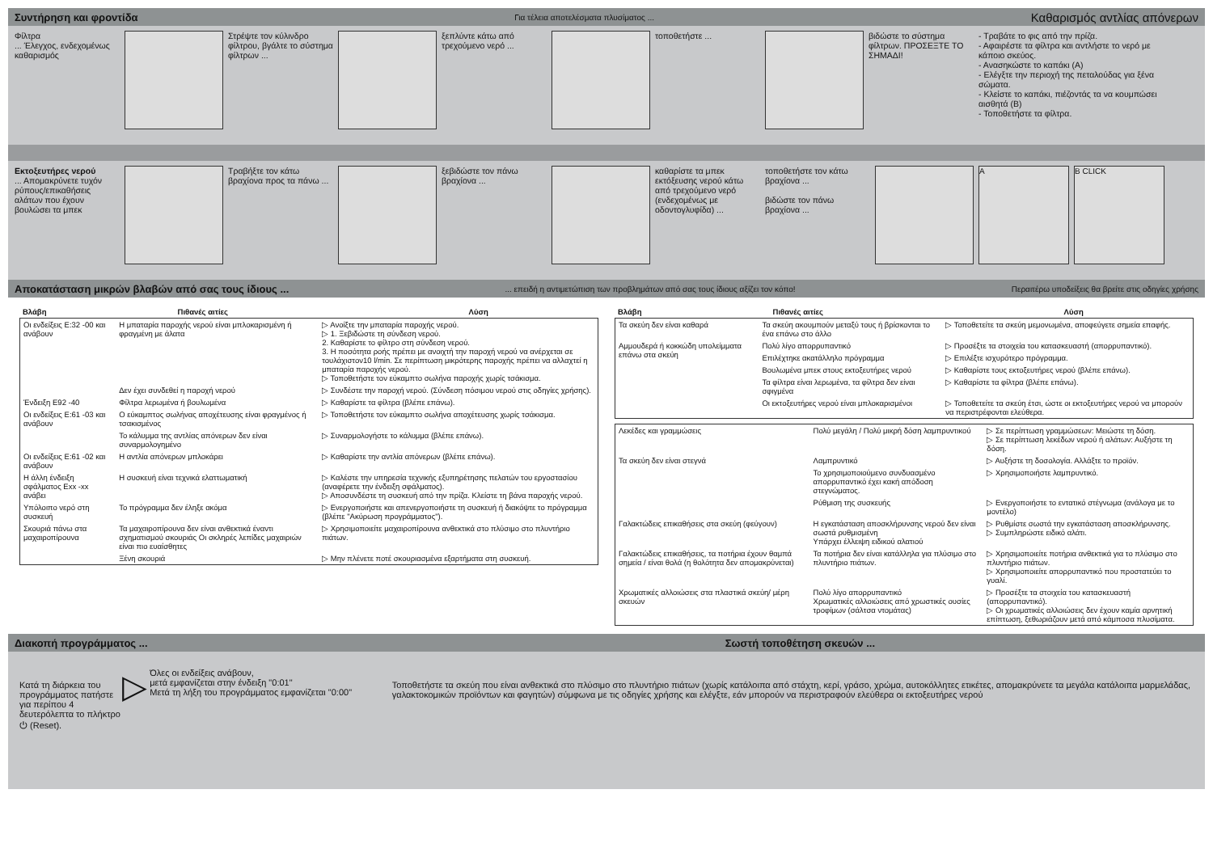Συντήρηση και φροντίδα Για τέλεια αποτελέσματα πλυσίματος ... Καθαρισμός αντλίας απόνερων
Φίλτρα
... Έλεγχος, ενδεχομένως καθαρισμός
Στρέψτε τον κύλινδρο φίλτρου, βγάλτε το σύστημα φίλτρων ...
ξεπλύντε κάτω από τρεχούμενο νερό ...
τοποθετήστε ... βιδώστε το σύστημα φίλτρων. ΠΡΟΣΕΞΤΕ ΤΟ ΣΗΜΑΔΙ!
- Τραβάτε το φις από την πρίζα.
- Αφαιρέστε τα φίλτρα και αντλήστε το νερό με κάποιο σκεύος.
- Ανασηκώστε το καπάκι (A)
- Ελέγξτε την περιοχή της πεταλούδας για ξένα σώματα.
- Κλείστε το καπάκι, πιέζοντάς τα να κουμπώσει αισθητά (B)
- Τοποθετήστε τα φίλτρα.
Εκτοξευτήρες νερού
... Απομακρύνετε τυχόν ρύπους/επικαθήσεις αλάτων που έχουν βουλώσει τα μπεκ
Τραβήξτε τον κάτω βραχίονα προς τα πάνω ...
ξεβιδώστε τον πάνω βραχίονα ...
καθαρίστε τα μπεκ εκτόξευσης νερού κάτω από τρεχούμενο νερό (ενδεχομένως με οδοντογλυφίδα) ...
τοποθετήστε τον κάτω βραχίονα ...
βιδώστε τον πάνω βραχίονα ...
A B CLICK
Αποκατάσταση μικρών βλαβών από σας τους ίδιους ...... επειδή η αντιμετώπιση των προβλημάτων από σας τους ίδιους αξίζει τον κόπο! Περαιτέρω υποδείξεις θα βρείτε στις οδηγίες χρήσης
| Βλάβη | Πιθανές αιτίες | Λύση |
| --- | --- | --- |
| Οι ενδείξεις E:32 -00 και ανάβουν | Η μπαταρία παροχής νερού είναι μπλοκαρισμένη ή φραγμένη με άλατα | ▷ Ανοίξτε την μπαταρία παροχής νερού. ▷ 1. Ξεβιδώστε τη σύνδεση νερού. 2. Καθαρίστε το φίλτρο στη σύνδεση νερού. 3. Η ποσότητα ροής πρέπει με ανοιχτή την παροχή νερού να ανέρχεται σε τουλάχιστον10 l/min. Σε περίπτωση μικρότερης παροχής πρέπει να αλλαχτεί η μπαταρία παροχής νερού. ▷ Τοποθετήστε τον εύκαμπτο σωλήνα παροχής χωρίς τσάκισμα. |
| | Δεν έχει συνδεθεί η παροχή νερού | ▷ Συνδέστε την παροχή νερού. (Σύνδεση πόσιμου νερού στις οδηγίες χρήσης). |
| Ένδειξη E92 -40 | Φίλτρα λερωμένα ή βουλωμένα | ▷ Καθαρίστε τα φίλτρα (βλέπε επάνω). |
| Οι ενδείξεις E:61 -03 και ανάβουν | Ο εύκαμπτος σωλήνας αποχέτευσης είναι φραγμένος ή τσακισμένος | ▷ Τοποθετήστε τον εύκαμπτο σωλήνα αποχέτευσης χωρίς τσάκισμα. |
| | Το κάλυμμα της αντλίας απόνερων δεν είναι συναρμολογημένο | ▷ Συναρμολογήστε το κάλυμμα (βλέπε επάνω). |
| Οι ενδείξεις E:61 -02 και ανάβουν | Η αντλία απόνερων μπλοκάρει | ▷ Καθαρίστε την αντλία απόνερων (βλέπε επάνω). |
| Η άλλη ένδειξη σφάλματος Exx -xx ανάβει | Η συσκευή είναι τεχνικά ελαττωματική | ▷ Καλέστε την υπηρεσία τεχνικής εξυπηρέτησης πελατών του εργοστασίου (αναφέρετε την ένδειξη σφάλματος). ▷ Αποσυνδέστε τη συσκευή από την πρίζα. Κλείστε τη βάνα παροχής νερού. |
| Υπόλοιπο νερό στη συσκευή | Το πρόγραμμα δεν έληξε ακόμα | ▷ Ενεργοποιήστε και απενεργοποιήστε τη συσκευή ή διακόψτε το πρόγραμμα (βλέπε "Ακύρωση προγράμματος"). |
| Σκουριά πάνω στα μαχαιροπίρουνα | Τα μαχαιροπίρουνα δεν είναι ανθεκτικά έναντι σχηματισμού σκουριάς Οι σκληρές λεπίδες μαχαιριών είναι πιο ευαίσθητες | ▷ Χρησιμοποιείτε μαχαιροπίρουνα ανθεκτικά στο πλύσιμο στο πλυντήριο πιάτων. |
| | Ξένη σκουριά | ▷ Μην πλένετε ποτέ σκουριασμένα εξαρτήματα στη συσκευή. |
| Βλάβη | Πιθανές αιτίες | Λύση |
| --- | --- | --- |
| Τα σκεύη δεν είναι καθαρά | Τα σκεύη ακουμπούν μεταξύ τους ή βρίσκονται το ένα επάνω στο άλλο | ▷ Τοποθετείτε τα σκεύη μεμονωμένα, αποφεύγετε σημεία επαφής. |
| Αμμουδερά ή κοκκώδη υπολείμματα επάνω στα σκεύη | Πολύ λίγο απορρυπαντικό | ▷ Προσέξτε τα στοιχεία του κατασκευαστή (απορρυπαντικό). |
| | Επιλέχτηκε ακατάλληλο πρόγραμμα | ▷ Επιλέξτε ισχυρότερο πρόγραμμα. |
| | Βουλωμένα μπεκ στους εκτοξευτήρες νερού | ▷ Καθαρίστε τους εκτοξευτήρες νερού (βλέπε επάνω). |
| | Τα φίλτρα είναι λερωμένα, τα φίλτρα δεν είναι σφιγμένα | ▷ Καθαρίστε τα φίλτρα (βλέπε επάνω). |
| | Οι εκτοξευτήρες νερού είναι μπλοκαρισμένοι | ▷ Τοποθετείτε τα σκεύη έτσι, ώστε οι εκτοξευτήρες νερού να μπορούν να περιστρέφονται ελεύθερα. |
| Λεκέδες και γραμμώσεις | Πολύ μεγάλη / Πολύ μικρή δόση λαμπρυντικού | ▷ Σε περίπτωση γραμμώσεων: Μειώστε τη δόση. ▷ Σε περίπτωση λεκέδων νερού ή αλάτων: Αυξήστε τη δόση. |
| Τα σκεύη δεν είναι στεγνά | Λαμπρυντικό | ▷ Αυξήστε τη δοσολογία. Αλλάξτε το προϊόν. |
| | Το χρησιμοποιούμενο συνδυασμένο απορρυπαντικό έχει κακή απόδοση στεγνώματος. | ▷ Χρησιμοποιήστε λαμπρυντικό. |
| | Ρύθμιση της συσκευής | ▷ Ενεργοποιήστε το εντατικό στέγνωμα (ανάλογα με το μοντέλο) |
| Γαλακτώδεις επικαθήσεις στα σκεύη (φεύγουν) | Η εγκατάσταση αποσκλήρυνσης νερού δεν είναι σωστά ρυθμισμένη Υπάρχει έλλειψη ειδικού αλατιού | ▷ Ρυθμίστε σωστά την εγκατάσταση αποσκλήρυνσης. ▷ Συμπληρώστε ειδικό αλάτι. |
| Γαλακτώδεις επικαθήσεις, τα ποτήρια έχουν θαμπά σημεία / είναι θολά (η θολότητα δεν απομακρύνεται) | Τα ποτήρια δεν είναι κατάλληλα για πλύσιμο στο πλυντήριο πιάτων. | ▷ Χρησιμοποιείτε ποτήρια ανθεκτικά για το πλύσιμο στο πλυντήριο πιάτων. ▷ Χρησιμοποιείτε απορρυπαντικό που προστατεύει το γυαλί. |
| Χρωματικές αλλοιώσεις στα πλαστικά σκεύη/ μέρη σκευών | Πολύ λίγο απορρυπαντικό Χρωματικές αλλοιώσεις από χρωστικές ουσίες τροφίμων (σάλτσα ντομάτας) | ▷ Προσέξτε τα στοιχεία του κατασκευαστή (απορρυπαντικό). ▷ Οι χρωματικές αλλοιώσεις δεν έχουν καμία αρνητική επίπτωση, ξεθωριάζουν μετά από κάμποσα πλυσίματα. |
Διακοπή προγράμματος ... Σωστή τοποθέτηση σκευών ...
Κατά τη διάρκεια του προγράμματος πατήστε για περίπου 4 δευτερόλεπτα το πλήκτρο ⏻ (Reset).
▷
Όλες οι ενδείξεις ανάβουν,
μετά εμφανίζεται στην ένδειξη "0:01"
Μετά τη λήξη του προγράμματος εμφανίζεται "0:00"
Τοποθετήστε τα σκεύη που είναι ανθεκτικά στο πλύσιμο στο πλυντήριο πιάτων (χωρίς κατάλοιπα από στάχτη, κερί, γράσο, χρώμα, αυτοκόλλητες ετικέτες, απομακρύνετε τα μεγάλα κατάλοιπα μαρμελάδας, γαλακτοκομικών προϊόντων και φαγητών) σύμφωνα με τις οδηγίες χρήσης και ελέγξτε, εάν μπορούν να περιστραφούν ελεύθερα οι εκτοξευτήρες νερού